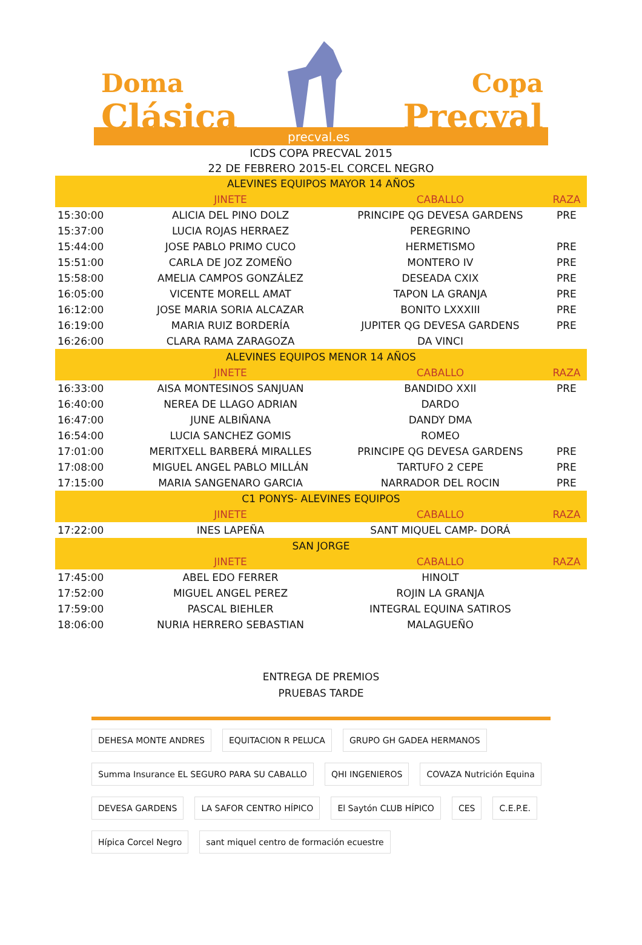Doma
Clásica
Copa
Precval
precval.es
ICDS COPA PRECVAL 2015
22 DE FEBRERO 2015-EL CORCEL NEGRO
| ALEVINES EQUIPOS MAYOR 14 AÑOS | | | |
| | JINETE | CABALLO | RAZA |
| 15:30:00 | ALICIA DEL PINO DOLZ | PRINCIPE QG DEVESA GARDENS | PRE |
| 15:37:00 | LUCIA ROJAS HERRAEZ | PEREGRINO | |
| 15:44:00 | JOSE PABLO PRIMO CUCO | HERMETISMO | PRE |
| 15:51:00 | CARLA DE JOZ ZOMEÑO | MONTERO IV | PRE |
| 15:58:00 | AMELIA CAMPOS GONZÁLEZ | DESEADA CXIX | PRE |
| 16:05:00 | VICENTE MORELL AMAT | TAPON LA GRANJA | PRE |
| 16:12:00 | JOSE MARIA SORIA ALCAZAR | BONITO LXXXIII | PRE |
| 16:19:00 | MARIA RUIZ BORDERÍA | JUPITER QG DEVESA GARDENS | PRE |
| 16:26:00 | CLARA RAMA ZARAGOZA | DA VINCI | |
| ALEVINES EQUIPOS MENOR 14 AÑOS | | | |
| | JINETE | CABALLO | RAZA |
| 16:33:00 | AISA MONTESINOS SANJUAN | BANDIDO XXII | PRE |
| 16:40:00 | NEREA DE LLAGO ADRIAN | DARDO | |
| 16:47:00 | JUNE ALBIÑANA | DANDY DMA | |
| 16:54:00 | LUCIA SANCHEZ GOMIS | ROMEO | |
| 17:01:00 | MERITXELL BARBERÁ MIRALLES | PRINCIPE QG DEVESA GARDENS | PRE |
| 17:08:00 | MIGUEL ANGEL PABLO MILLÁN | TARTUFO 2 CEPE | PRE |
| 17:15:00 | MARIA SANGENARO GARCIA | NARRADOR DEL ROCIN | PRE |
| C1 PONYS- ALEVINES EQUIPOS | | | |
| | JINETE | CABALLO | RAZA |
| 17:22:00 | INES LAPEÑA | SANT MIQUEL CAMP- DORÁ | |
| SAN JORGE | | | |
| | JINETE | CABALLO | RAZA |
| 17:45:00 | ABEL EDO FERRER | HINOLT | |
| 17:52:00 | MIGUEL ANGEL PEREZ | ROJIN LA GRANJA | |
| 17:59:00 | PASCAL BIEHLER | INTEGRAL EQUINA SATIROS | |
| 18:06:00 | NURIA HERRERO SEBASTIAN | MALAGUEÑO | |
ENTREGA DE PREMIOS
PRUEBAS TARDE
DEHESA MONTE ANDRES EQUITACION R PELUCA GRUPO GH GADEA HERMANOS Summa Insurance EL SEGURO PARA SU CABALLO QHI INGENIEROS COVAZA Nutrición Equina DEVESA GARDENS LA SAFOR CENTRO HÍPICO El Saytón CLUB HÍPICO CES C.E.P.E. Hípica Corcel Negro sant miquel centro de formación ecuestre